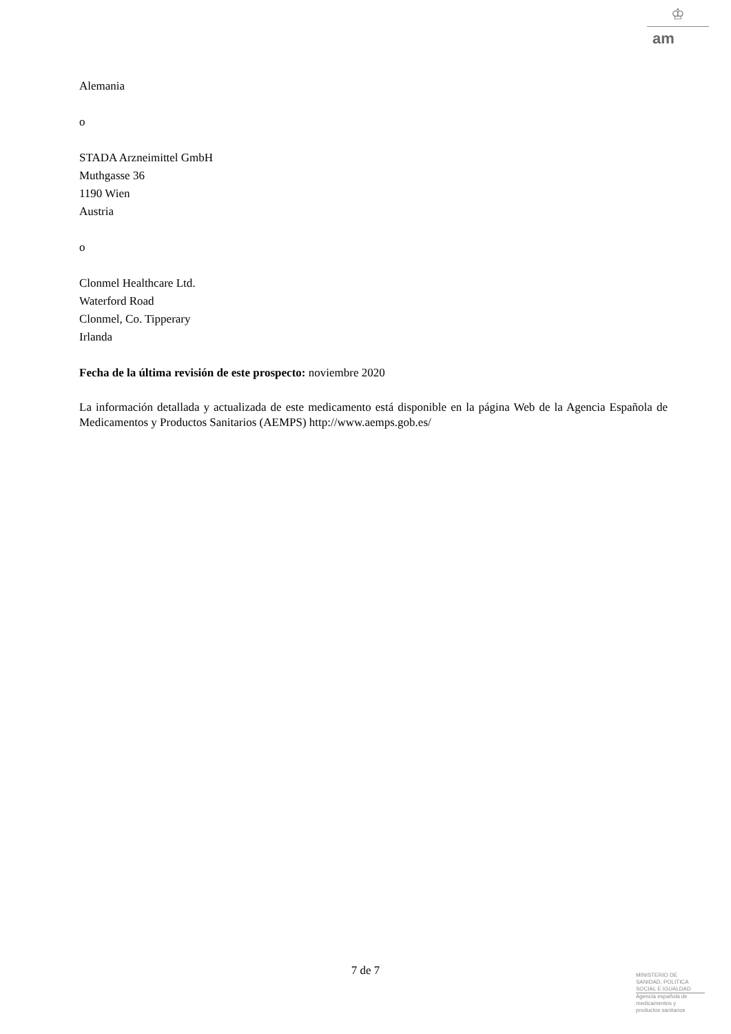♔
am
Alemania
o
STADA Arzneimittel GmbH
Muthgasse 36
1190 Wien
Austria
o
Clonmel Healthcare Ltd.
Waterford Road
Clonmel, Co. Tipperary
Irlanda
Fecha de la última revisión de este prospecto: noviembre 2020
La información detallada y actualizada de este medicamento está disponible en la página Web de la Agencia Española de Medicamentos y Productos Sanitarios (AEMPS) http://www.aemps.gob.es/
7 de 7
MINISTERIO DE
SANIDAD, POLITICA
SOCIAL E IGUALDAD
Agencia española de
medicamentos y
productos sanitarios